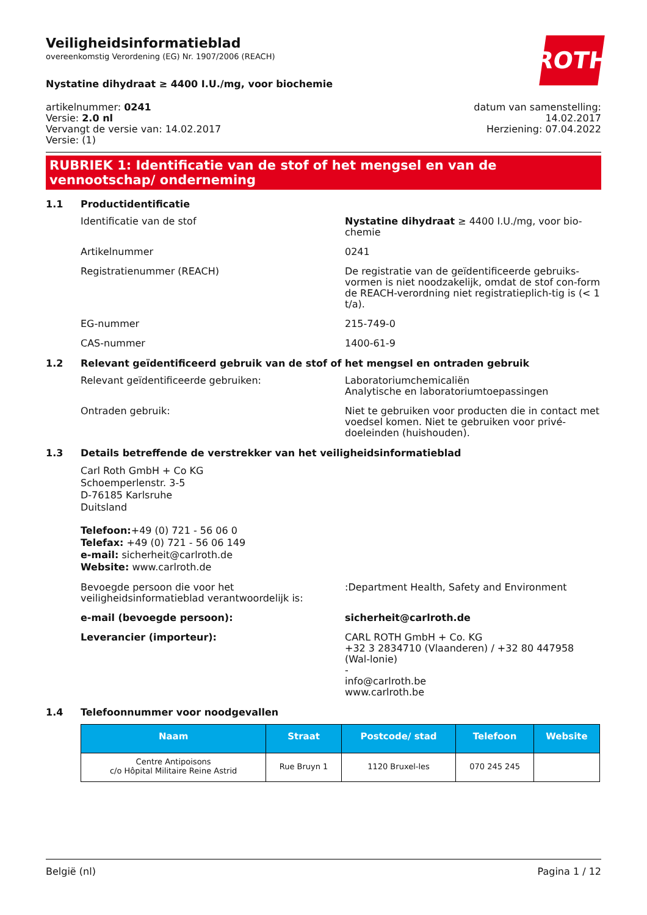ROTH
Veiligheidsinformatieblad
overeenkomstig Verordening (EG) Nr. 1907/2006 (REACH)
Nystatine dihydraat ≥ 4400 I.U./mg, voor biochemie
artikelnummer: 0241
Versie: 2.0 nl
Vervangt de versie van: 14.02.2017
Versie: (1)
datum van samenstelling:
14.02.2017
Herziening: 07.04.2022
RUBRIEK 1: Identificatie van de stof of het mengsel en van de vennootschap/ onderneming
1.1 Productidentificatie
Identificatie van de stof Nystatine dihydraat ≥ 4400 I.U./mg, voor bio-chemie
Artikelnummer 0241
Registratienummer (REACH) De registratie van de geïdentificeerde gebruiks-vormen is niet noodzakelijk, omdat de stof con-form de REACH-verordning niet registratieplich-tig is (< 1 t/a).
EG-nummer 215-749-0
CAS-nummer 1400-61-9
1.2 Relevant geïdentificeerd gebruik van de stof of het mengsel en ontraden gebruik
Relevant geïdentificeerde gebruiken: Laboratoriumchemicaliën
Analytische en laboratoriumtoepassingen
Ontraden gebruik: Niet te gebruiken voor producten die in contact met voedsel komen. Niet te gebruiken voor privé-doeleinden (huishouden).
1.3 Details betreffende de verstrekker van het veiligheidsinformatieblad
Carl Roth GmbH + Co KG
Schoemperlenstr. 3-5
D-76185 Karlsruhe
Duitsland
Telefoon:+49 (0) 721 - 56 06 0
Telefax: +49 (0) 721 - 56 06 149
e-mail: sicherheit@carlroth.de
Website: www.carlroth.de
Bevoegde persoon die voor het veiligheidsinformatieblad verantwoordelijk is:
:Department Health, Safety and Environment
e-mail (bevoegde persoon): sicherheit@carlroth.de
Leverancier (importeur): CARL ROTH GmbH + Co. KG
+32 3 2834710 (Vlaanderen) / +32 80 447958 (Wal-lonie)
-
info@carlroth.be
www.carlroth.be
1.4 Telefoonnummer voor noodgevallen
| Naam | Straat | Postcode/ stad | Telefoon | Website |
| --- | --- | --- | --- | --- |
| Centre Antipoisons c/o Hôpital Militaire Reine Astrid | Rue Bruyn 1 | 1120 Bruxel-les | 070 245 245 | |
België (nl) Pagina 1 / 12